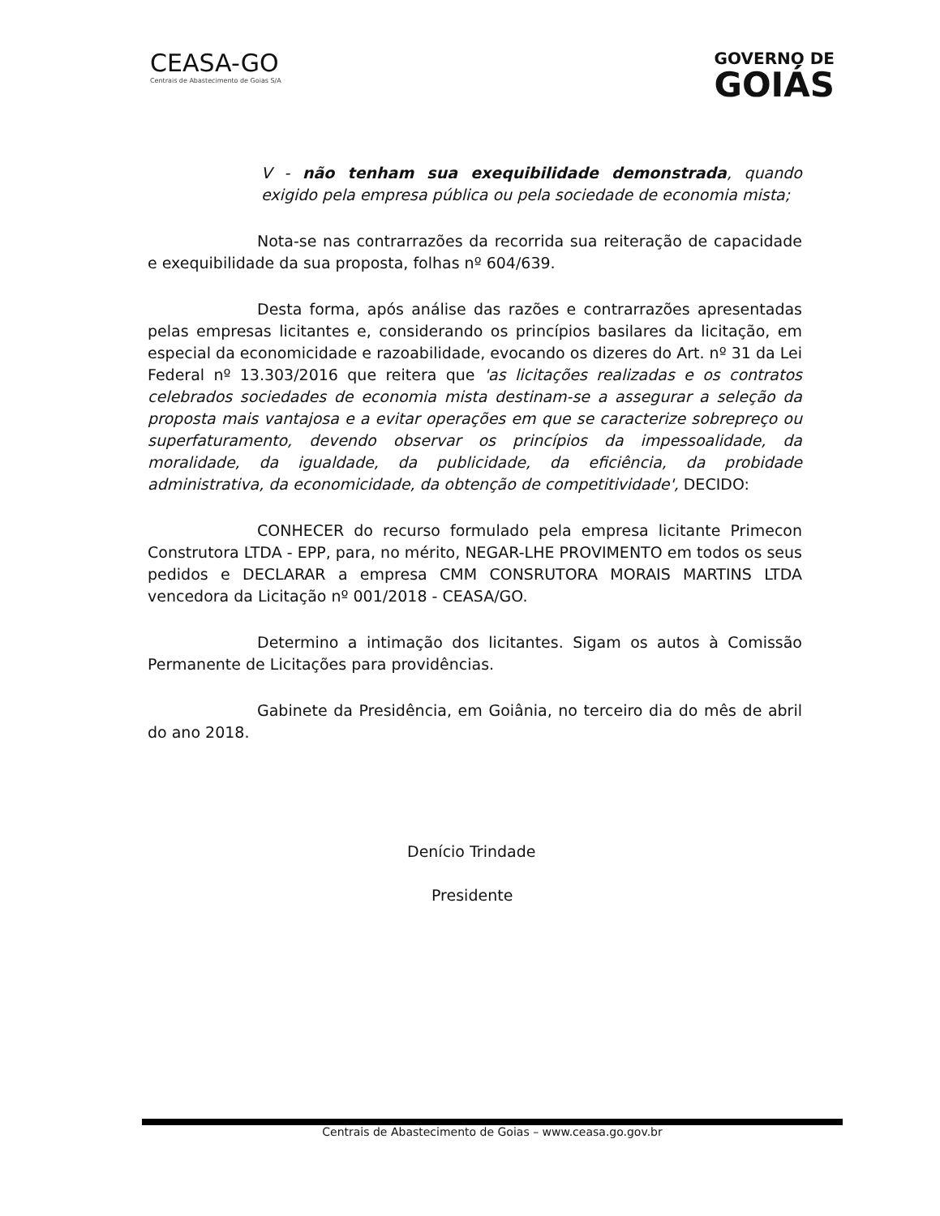CEASA-GO
Centrais de Abastecimento de Goias S/A
GOVERNO DE
GOIÁS
V - não tenham sua exequibilidade demonstrada, quando exigido pela empresa pública ou pela sociedade de economia mista;
Nota-se nas contrarrazões da recorrida sua reiteração de capacidade e exequibilidade da sua proposta, folhas nº 604/639.
Desta forma, após análise das razões e contrarrazões apresentadas pelas empresas licitantes e, considerando os princípios basilares da licitação, em especial da economicidade e razoabilidade, evocando os dizeres do Art. nº 31 da Lei Federal nº 13.303/2016 que reitera que 'as licitações realizadas e os contratos celebrados sociedades de economia mista destinam-se a assegurar a seleção da proposta mais vantajosa e a evitar operações em que se caracterize sobrepreço ou superfaturamento, devendo observar os princípios da impessoalidade, da moralidade, da igualdade, da publicidade, da eficiência, da probidade administrativa, da economicidade, da obtenção de competitividade', DECIDO:
CONHECER do recurso formulado pela empresa licitante Primecon Construtora LTDA - EPP, para, no mérito, NEGAR-LHE PROVIMENTO em todos os seus pedidos e DECLARAR a empresa CMM CONSRUTORA MORAIS MARTINS LTDA vencedora da Licitação nº 001/2018 - CEASA/GO.
Determino a intimação dos licitantes. Sigam os autos à Comissão Permanente de Licitações para providências.
Gabinete da Presidência, em Goiânia, no terceiro dia do mês de abril do ano 2018.
Denício Trindade
Presidente
Centrais de Abastecimento de Goias – www.ceasa.go.gov.br